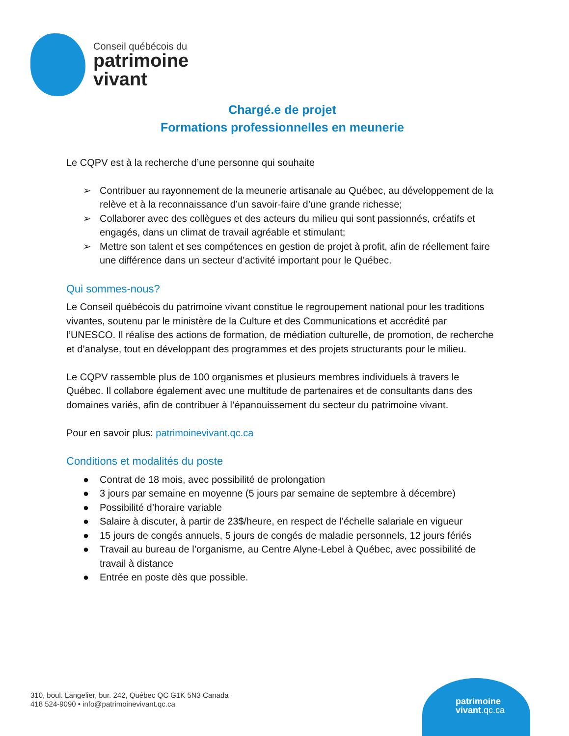Conseil québécois du
patrimoine
vivant
Chargé.e de projet
Formations professionnelles en meunerie
Le CQPV est à la recherche d’une personne qui souhaite
➢ Contribuer au rayonnement de la meunerie artisanale au Québec, au développement de la relève et à la reconnaissance d’un savoir-faire d’une grande richesse;
➢ Collaborer avec des collègues et des acteurs du milieu qui sont passionnés, créatifs et engagés, dans un climat de travail agréable et stimulant;
➢ Mettre son talent et ses compétences en gestion de projet à profit, afin de réellement faire une différence dans un secteur d’activité important pour le Québec.
Qui sommes-nous?
Le Conseil québécois du patrimoine vivant constitue le regroupement national pour les traditions vivantes, soutenu par le ministère de la Culture et des Communications et accrédité par l’UNESCO. Il réalise des actions de formation, de médiation culturelle, de promotion, de recherche et d’analyse, tout en développant des programmes et des projets structurants pour le milieu.
Le CQPV rassemble plus de 100 organismes et plusieurs membres individuels à travers le Québec. Il collabore également avec une multitude de partenaires et de consultants dans des domaines variés, afin de contribuer à l’épanouissement du secteur du patrimoine vivant.
Pour en savoir plus: patrimoinevivant.qc.ca
Conditions et modalités du poste
● Contrat de 18 mois, avec possibilité de prolongation
● 3 jours par semaine en moyenne (5 jours par semaine de septembre à décembre)
● Possibilité d’horaire variable
● Salaire à discuter, à partir de 23$/heure, en respect de l’échelle salariale en vigueur
● 15 jours de congés annuels, 5 jours de congés de maladie personnels, 12 jours fériés
● Travail au bureau de l’organisme, au Centre Alyne-Lebel à Québec, avec possibilité de travail à distance
● Entrée en poste dès que possible.
310, boul. Langelier, bur. 242, Québec QC G1K 5N3 Canada
418 524-9090 • info@patrimoinevivant.qc.ca
patrimoine
vivant.qc.ca